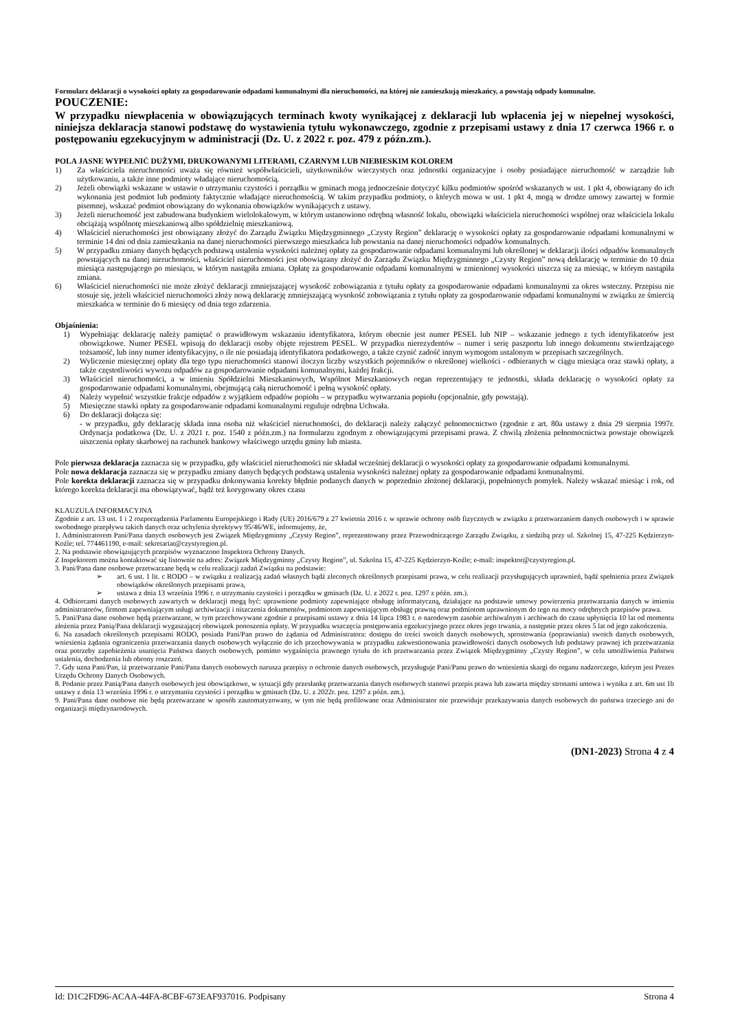Formularz deklaracji o wysokości opłaty za gospodarowanie odpadami komunalnymi dla nieruchomości, na której nie zamieszkują mieszkańcy, a powstają odpady komunalne.
POUCZENIE:
W przypadku niewpłacenia w obowiązujących terminach kwoty wynikającej z deklaracji lub wpłacenia jej w niepełnej wysokości, niniejsza deklaracja stanowi podstawę do wystawienia tytułu wykonawczego, zgodnie z przepisami ustawy z dnia 17 czerwca 1966 r. o postępowaniu egzekucyjnym w administracji (Dz. U. z 2022 r. poz. 479 z późn.zm.).
POLA JASNE WYPEŁNIĆ DUŻYMI, DRUKOWANYMI LITERAMI, CZARNYM LUB NIEBIESKIM KOLOREM
1) Za właściciela nieruchomości uważa się również współwłaścicieli, użytkowników wieczystych oraz jednostki organizacyjne i osoby posiadające nieruchomość w zarządzie lub użytkowaniu, a także inne podmioty władające nieruchomością.
2) Jeżeli obowiązki wskazane w ustawie o utrzymaniu czystości i porządku w gminach mogą jednocześnie dotyczyć kilku podmiotów spośród wskazanych w ust. 1 pkt 4, obowiązany do ich wykonania jest podmiot lub podmioty faktycznie władające nieruchomością. W takim przypadku podmioty, o których mowa w ust. 1 pkt 4, mogą w drodze umowy zawartej w formie pisemnej, wskazać podmiot obowiązany do wykonania obowiązków wynikających z ustawy.
3) Jeżeli nieruchomość jest zabudowana budynkiem wielolokalowym, w którym ustanowiono odrębną własność lokalu, obowiązki właściciela nieruchomości wspólnej oraz właściciela lokalu obciążają wspólnotę mieszkaniową albo spółdzielnię mieszkaniową.
4) Właściciel nieruchomości jest obowiązany złożyć do Zarządu Związku Międzygminnego „Czysty Region” deklarację o wysokości opłaty za gospodarowanie odpadami komunalnymi w terminie 14 dni od dnia zamieszkania na danej nieruchomości pierwszego mieszkańca lub powstania na danej nieruchomości odpadów komunalnych.
5) W przypadku zmiany danych będących podstawą ustalenia wysokości należnej opłaty za gospodarowanie odpadami komunalnymi lub określonej w deklaracji ilości odpadów komunalnych powstających na danej nieruchomości, właściciel nieruchomości jest obowiązany złożyć do Zarządu Związku Międzygminnego „Czysty Region” nową deklarację w terminie do 10 dnia miesiąca następującego po miesiącu, w którym nastąpiła zmiana. Opłatę za gospodarowanie odpadami komunalnymi w zmienionej wysokości uiszcza się za miesiąc, w którym nastąpiła zmiana.
6) Właściciel nieruchomości nie może złożyć deklaracji zmniejszającej wysokość zobowiązania z tytułu opłaty za gospodarowanie odpadami komunalnymi za okres wsteczny. Przepisu nie stosuje się, jeżeli właściciel nieruchomości złoży nową deklarację zmniejszającą wysokość zobowiązania z tytułu opłaty za gospodarowanie odpadami komunalnymi w związku ze śmiercią mieszkańca w terminie do 6 miesięcy od dnia tego zdarzenia.
Objaśnienia:
1) Wypełniając deklarację należy pamiętać o prawidłowym wskazaniu identyfikatora, którym obecnie jest numer PESEL lub NIP – wskazanie jednego z tych identyfikatorów jest obowiązkowe. Numer PESEL wpisują do deklaracji osoby objęte rejestrem PESEL. W przypadku nierezydentów – numer i serię paszportu lub innego dokumentu stwierdzającego tożsamość, lub inny numer identyfikacyjny, o ile nie posiadają identyfikatora podatkowego, a także czynić zadość innym wymogom ustalonym w przepisach szczególnych.
2) Wyliczenie miesięcznej opłaty dla tego typu nieruchomości stanowi iloczyn liczby wszystkich pojemników o określonej wielkości - odbieranych w ciągu miesiąca oraz stawki opłaty, a także częstotliwości wywozu odpadów za gospodarowanie odpadami komunalnymi, każdej frakcji.
3) Właściciel nieruchomości, a w imieniu Spółdzielni Mieszkaniowych, Wspólnot Mieszkaniowych organ reprezentujący te jednostki, składa deklarację o wysokości opłaty za gospodarowanie odpadami komunalnymi, obejmującą całą nieruchomość i pełną wysokość opłaty.
4) Należy wypełnić wszystkie frakcje odpadów z wyjątkiem odpadów popiołu – w przypadku wytwarzania popiołu (opcjonalnie, gdy powstają).
5) Miesięczne stawki opłaty za gospodarowanie odpadami komunalnymi reguluje odrębna Uchwała.
6) Do deklaracji dołącza się:
- w przypadku, gdy deklarację składa inna osoba niż właściciel nieruchomości, do deklaracji należy załączyć pełnomocnictwo (zgodnie z art. 80a ustawy z dnia 29 sierpnia 1997r. Ordynacja podatkowa (Dz. U. z 2021 r. poz. 1540 z późn.zm.) na formularzu zgodnym z obowiązującymi przepisami prawa. Z chwilą złożenia pełnomocnictwa powstaje obowiązek uiszczenia opłaty skarbowej na rachunek bankowy właściwego urzędu gminy lub miasta.
Pole pierwsza deklaracja zaznacza się w przypadku, gdy właściciel nieruchomości nie składał wcześniej deklaracji o wysokości opłaty za gospodarowanie odpadami komunalnymi.
Pole nowa deklaracja zaznacza się w przypadku zmiany danych będących podstawą ustalenia wysokości należnej opłaty za gospodarowanie odpadami komunalnymi.
Pole korekta deklaracji zaznacza się w przypadku dokonywania korekty błędnie podanych danych w poprzednio złożonej deklaracji, popełnionych pomyłek. Należy wskazać miesiąc i rok, od którego korekta deklaracji ma obowiązywać, bądź też korygowany okres czasu
KLAUZULA INFORMACYJNA
Zgodnie z art. 13 ust. 1 i 2 rozporządzenia Parlamentu Europejskiego i Rady (UE) 2016/679 z 27 kwietnia 2016 r. w sprawie ochrony osób fizycznych w związku z przetwarzaniem danych osobowych i w sprawie swobodnego przepływu takich danych oraz uchylenia dyrektywy 95/46/WE, informujemy, że,
1. Administratorem Pani/Pana danych osobowych jest Związek Międzygminny „Czysty Region”, reprezentowany przez Przewodniczącego Zarządu Związku, z siedzibą przy ul. Szkolnej 15, 47-225 Kędzierzyn-Koźle; tel. 774461190, e-mail: sekretariat@czystyregion.pl.
2. Na podstawie obowiązujących przepisów wyznaczono Inspektora Ochrony Danych.
Z Inspektorem można kontaktować się listownie na adres: Związek Międzygminny „Czysty Region”, ul. Szkolna 15, 47-225 Kędzierzyn-Koźle; e-mail: inspektor@czystyregion.pl.
3. Pani/Pana dane osobowe przetwarzane będą w celu realizacji zadań Związku na podstawie:
➢ art. 6 ust. 1 lit. c RODO – w związku z realizacją zadań własnych bądź zleconych określonych przepisami prawa, w celu realizacji przysługujących uprawnień, bądź spełnienia przez Związek obowiązków określonych przepisami prawa,
➢ ustawa z dnia 13 września 1996 r. o utrzymaniu czystości i porządku w gminach (Dz. U. z 2022 r. poz. 1297 z późn. zm.).
4. Odbiorcami danych osobowych zawartych w deklaracji mogą być: uprawnione podmioty zapewniające obsługę informatyczną, działające na podstawie umowy powierzenia przetwarzania danych w imieniu administratorów, firmom zapewniającym usługi archiwizacji i niszczenia dokumentów, podmiotom zapewniającym obsługę prawną oraz podmiotom uprawnionym do tego na mocy odrębnych przepisów prawa.
5. Pani/Pana dane osobowe będą przetwarzane, w tym przechowywane zgodnie z przepisami ustawy z dnia 14 lipca 1983 r. o narodowym zasobie archiwalnym i archiwach do czasu upłynięcia 10 lat od momentu złożenia przez Panią/Pana deklaracji wygaszającej obowiązek ponoszenia opłaty. W przypadku wszczęcia postępowania egzekucyjnego przez okres jego trwania, a następnie przez okres 5 lat od jego zakończenia.
6. Na zasadach określonych przepisami RODO, posiada Pani/Pan prawo do żądania od Administratora: dostępu do treści swoich danych osobowych, sprostowania (poprawiania) swoich danych osobowych, wniesienia żądania ograniczenia przetwarzania danych osobowych wyłącznie do ich przechowywania w przypadku zakwestionowania prawidłowości danych osobowych lub podstawy prawnej ich przetwarzania oraz potrzeby zapobieżenia usunięcia Państwa danych osobowych, pomimo wygaśnięcia prawnego tytułu do ich przetwarzania przez Związek Międzygminny „Czysty Region”, w celu umożliwienia Państwu ustalenia, dochodzenia lub obrony roszczeń.
7. Gdy uzna Pani/Pan, iż przetwarzanie Pani/Pana danych osobowych narusza przepisy o ochronie danych osobowych, przysługuje Pani/Panu prawo do wniesienia skargi do organu nadzorczego, którym jest Prezes Urzędu Ochrony Danych Osobowych.
8. Podanie przez Panią/Pana danych osobowych jest obowiązkowe, w sytuacji gdy przesłankę przetwarzania danych osobowych stanowi przepis prawa lub zawarta między stronami umowa i wynika z art. 6m ust 1b ustawy z dnia 13 września 1996 r. o utrzymaniu czystości i porządku w gminach (Dz. U. z 2022r. poz. 1297 z późn. zm.).
9. Pani/Pana dane osobowe nie będą przetwarzane w sposób zautomatyzowany, w tym nie będą profilowane oraz Administrator nie przewiduje przekazywania danych osobowych do państwa trzeciego ani do organizacji międzynarodowych.
(DN1-2023) Strona 4 z 4
Id: D1C2FD96-ACAA-44FA-8CBF-673EAF937016. Podpisany Strona 4